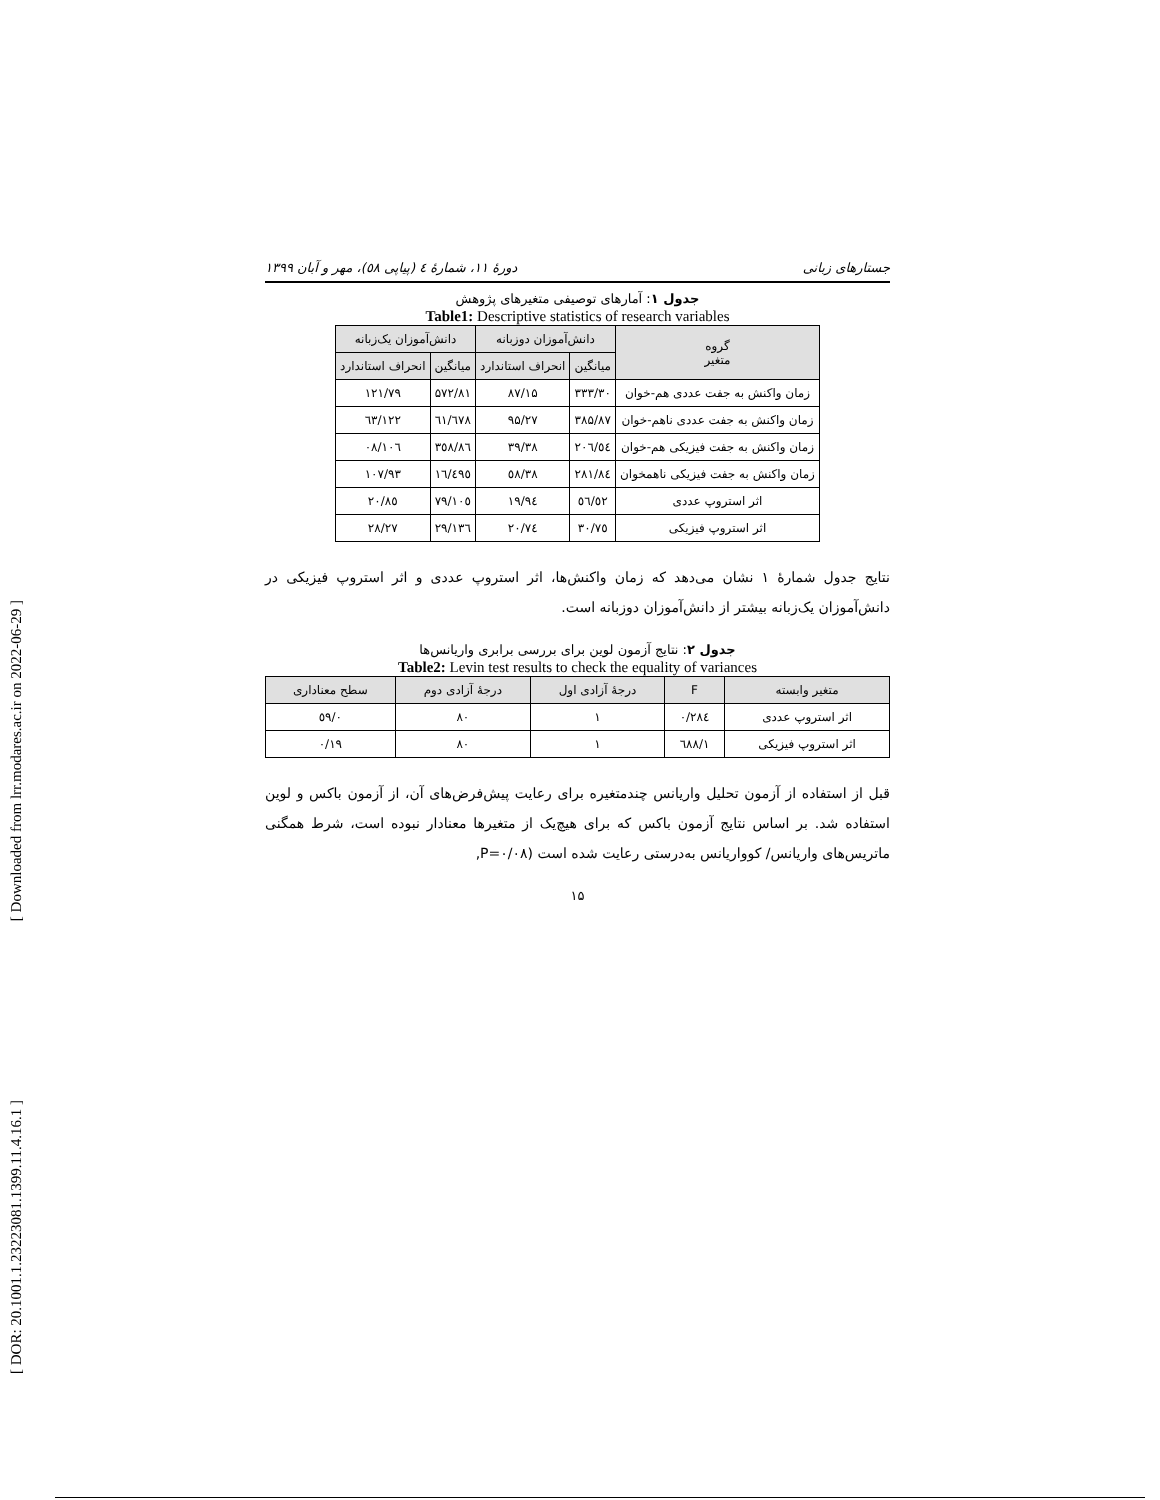[ Downloaded from lrr.modares.ac.ir on 2022-06-29 ]
[ DOR: 20.1001.1.23223081.1399.11.4.16.1 ]
جستارهای زبانی دورهٔ ۱۱، شمارهٔ ٤ (پیاپی ٥٨)، مهر و آبان ۱۳۹۹
جدول ۱: آمارهای توصیفی متغیرهای پژوهش
Table1: Descriptive statistics of research variables
| گروه متغیر | دانش‌آموزان دوزبانه | | دانش‌آموزان یک‌زبانه | |
| --- | --- | --- | --- | --- |
| | میانگین | انحراف استاندارد | میانگین | انحراف استاندارد |
| زمان واکنش به جفت عددی هم-خوان | ۳۳۳/۳۰ | ۸۷/۱۵ | ۵۷۲/۸۱ | ۱۲۱/۷۹ |
| زمان واکنش به جفت عددی ناهم-خوان | ۳۸۵/۸۷ | ۹۵/۲۷ | ٦۷۸/٦۱ | ۱۲۲/٦۳ |
| زمان واکنش به جفت فیزیکی هم-خوان | ۲۰٦/٥٤ | ۳۹/۳۸ | ۳٥۸/۸٦ | ۱۰٦/۰۸ |
| زمان واکنش به جفت فیزیکی ناهمخوان | ۲۸۱/۸٤ | ۳۸/٥۸ | ٤۹٥/۱٦ | ۱۰۷/۹۳ |
| اثر استروپ عددی | ٥۲/٥٦ | ۱۹/۹٤ | ۱۰٥/۷۹ | ۲۰/۸٥ |
| اثر استروپ فیزیکی | ۷٥/۳۰ | ۲۰/۷٤ | ۱۳٦/۲۹ | ۲۸/۲۷ |
نتایج جدول شمارهٔ ۱ نشان می‌دهد که زمان واکنش‌ها، اثر استروپ عددی و اثر استروپ فیزیکی در دانش‌آموزان یک‌زبانه بیشتر از دانش‌آموزان دوزبانه است.
جدول ۲: نتایج آزمون لوین برای بررسی برابری واریانس‌ها
Table2: Levin test results to check the equality of variances
| متغیر وابسته | F | درجهٔ آزادی اول | درجهٔ آزادی دوم | سطح معناداری |
| --- | --- | --- | --- | --- |
| اثر استروپ عددی | ۰/۲۸٤ | ۱ | ۸۰ | ۰/٥۹ |
| اثر استروپ فیزیکی | ۱/٦۸۸ | ۱ | ۸۰ | ۰/۱۹ |
قبل از استفاده از آزمون تحلیل واریانس چندمتغیره برای رعایت پیش‌فرض‌های آن، از آزمون باکس و لوین استفاده شد. بر اساس نتایج آزمون باکس که برای هیچ‌یک از متغیرها معنادار نبوده است، شرط همگنی ماتریس‌های واریانس/ کوواریانس به‌درستی رعایت شده است (P=۰/۰۸,
۱۵